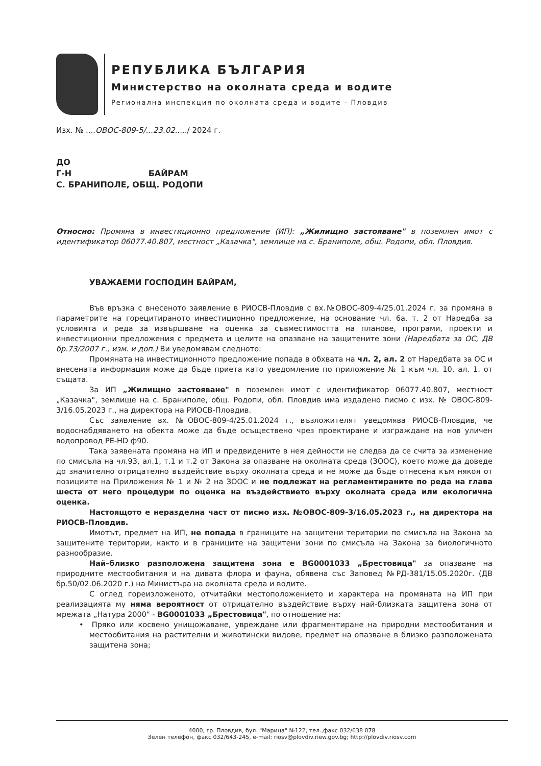РЕПУБЛИКА БЪЛГАРИЯ
Министерство на околната среда и водите
Регионална инспекция по околната среда и водите - Пловдив
Изх. № ....ОВОС-809-5/...23.02..... / 2024 г.
ДО
Г-Н БАЙРАМ
С. БРАНИПОЛЕ, ОБЩ. РОДОПИ
Относно: Промяна в инвестиционно предложение (ИП): „Жилищно застояване" в поземлен имот с идентификатор 06077.40.807, местност „Казачка", землище на с. Браниполе, общ. Родопи, обл. Пловдив.
УВАЖАЕМИ ГОСПОДИН БАЙРАМ,
Във връзка с внесеното заявление в РИОСВ-Пловдив с вх.№ОВОС-809-4/25.01.2024 г. за промяна в параметрите на горецитираното инвестиционно предложение, на основание чл. 6а, т. 2 от Наредба за условията и реда за извършване на оценка за съвместимостта на планове, програми, проекти и инвестиционни предложения с предмета и целите на опазване на защитените зони (Наредбата за ОС, ДВ бр.73/2007 г., изм. и доп.) Ви уведомявам следното:
Промяната на инвестиционното предложение попада в обхвата на чл. 2, ал. 2 от Наредбата за ОС и внесената информация може да бъде приета като уведомление по приложение № 1 към чл. 10, ал. 1. от същата.
За ИП „Жилищно застояване" в поземлен имот с идентификатор 06077.40.807, местност „Казачка", землище на с. Браниполе, общ. Родопи, обл. Пловдив има издадено писмо с изх. № ОВОС-809-3/16.05.2023 г., на директора на РИОСВ-Пловдив.
Със заявление вх. №ОВОС-809-4/25.01.2024 г., възложителят уведомява РИОСВ-Пловдив, че водоснабдяването на обекта може да бъде осъществено чрез проектиране и изграждане на нов уличен водопровод PE-HD ф90.
Така заявената промяна на ИП и предвидените в нея дейности не следва да се счита за изменение по смисъла на чл.93, ал.1, т.1 и т.2 от Закона за опазване на околната среда (ЗООС), което може да доведе до значително отрицателно въздействие върху околната среда и не може да бъде отнесена към някоя от позициите на Приложения № 1 и № 2 на ЗООС и не подлежат на регламентираните по реда на глава шеста от него процедури по оценка на въздействието върху околната среда или екологична оценка.
Настоящото е неразделна част от писмо изх. №ОВОС-809-3/16.05.2023 г., на директора на РИОСВ-Пловдив.
Имотът, предмет на ИП, не попада в границите на защитени територии по смисъла на Закона за защитените територии, както и в границите на защитени зони по смисъла на Закона за биологичното разнообразие.
Най–близко разположена защитена зона е BG0001033 „Брестовица" за опазване на природните местообитания и на дивата флора и фауна, обявена със Заповед №РД-381/15.05.2020г. (ДВ бр.50/02.06.2020 г.) на Министъра на околната среда и водите.
С оглед гореизложеното, отчитайки местоположението и характера на промяната на ИП при реализацията му няма вероятност от отрицателно въздействие върху най-близката защитена зона от мрежата „Натура 2000" - BG0001033 „Брестовица", по отношение на:
• Пряко или косвено унищожаване, увреждане или фрагментиране на природни местообитания и местообитания на растителни и животински видове, предмет на опазване в близко разположената защитена зона;
4000, гр. Пловдив, бул. "Марица" №122, тел.,факс 032/638 078
Зелен телефон, факс 032/643-245, e-mail: riosv@plovdiv.riew.gov.bg; http://plovdiv.riosv.com